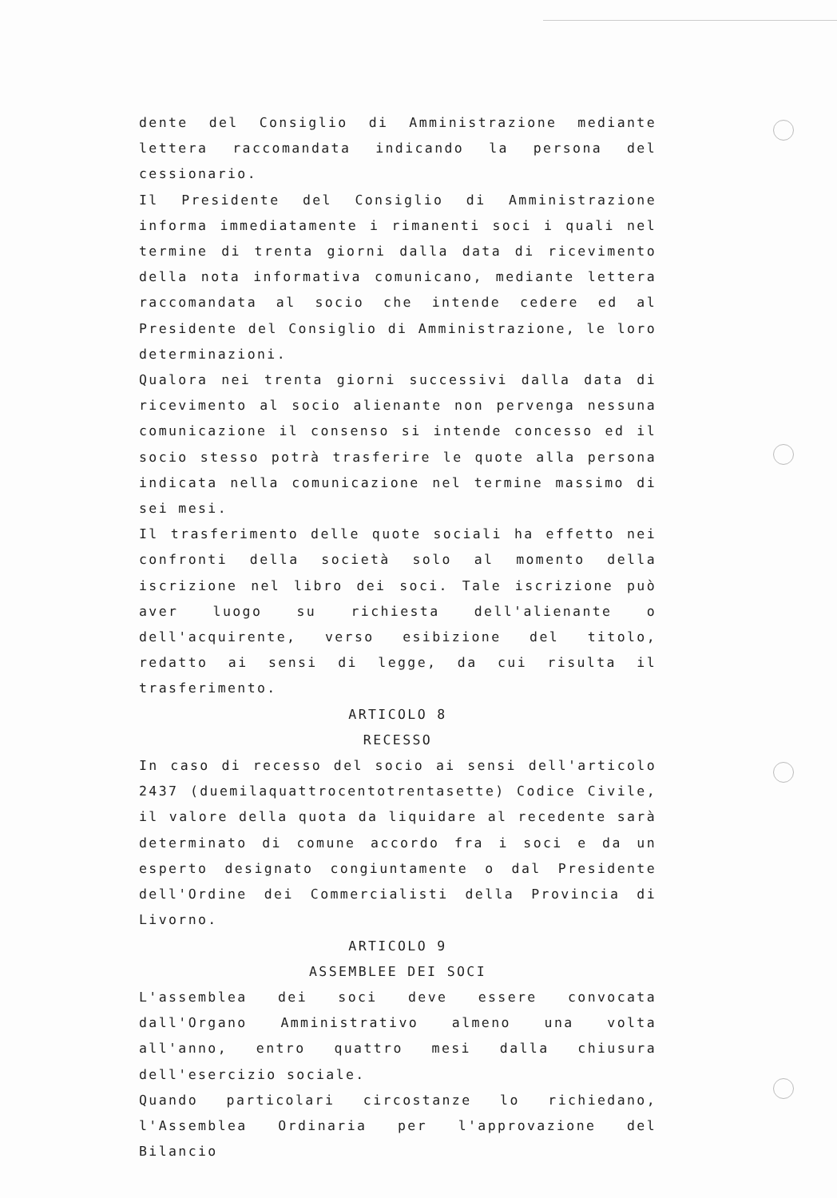dente del Consiglio di Amministrazione mediante lettera raccomandata indicando la persona del cessionario.
Il Presidente del Consiglio di Amministrazione informa immediatamente i rimanenti soci i quali nel termine di trenta giorni dalla data di ricevimento della nota informativa comunicano, mediante lettera raccomandata al socio che intende cedere ed al Presidente del Consiglio di Amministrazione, le loro determinazioni.
Qualora nei trenta giorni successivi dalla data di ricevimento al socio alienante non pervenga nessuna comunicazione il consenso si intende concesso ed il socio stesso potrà trasferire le quote alla persona indicata nella comunicazione nel termine massimo di sei mesi.
Il trasferimento delle quote sociali ha effetto nei confronti della società solo al momento della iscrizione nel libro dei soci. Tale iscrizione può aver luogo su richiesta dell'alienante o dell'acquirente, verso esibizione del titolo, redatto ai sensi di legge, da cui risulta il trasferimento.
ARTICOLO 8
RECESSO
In caso di recesso del socio ai sensi dell'articolo 2437 (duemilaquattrocentotrentasette) Codice Civile, il valore della quota da liquidare al recedente sarà determinato di comune accordo fra i soci e da un esperto designato congiuntamente o dal Presidente dell'Ordine dei Commercialisti della Provincia di Livorno.
ARTICOLO 9
ASSEMBLEE DEI SOCI
L'assemblea dei soci deve essere convocata dall'Organo Amministrativo almeno una volta all'anno, entro quattro mesi dalla chiusura dell'esercizio sociale.
Quando particolari circostanze lo richiedano, l'Assemblea Ordinaria per l'approvazione del Bilancio